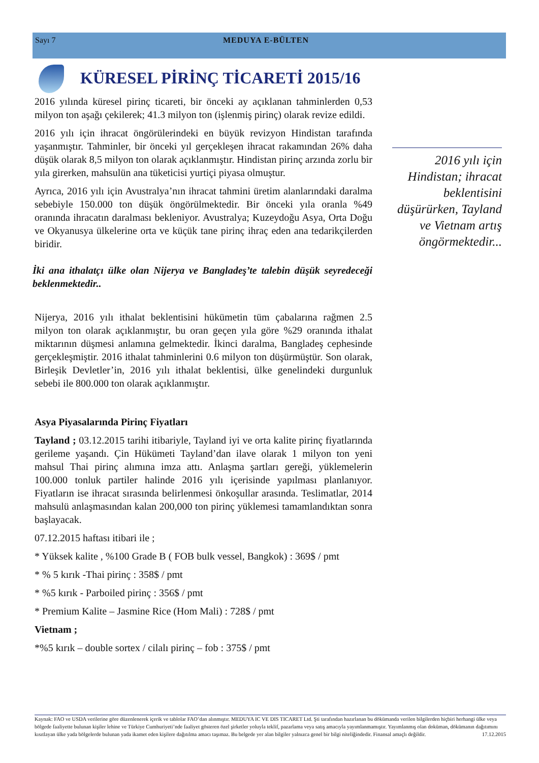Sayı 7 MEDUYA E-BÜLTEN
KÜRESEL PİRİNÇ TİCARETİ 2015/16
2016 yılında küresel pirinç ticareti, bir önceki ay açıklanan tahminlerden 0,53 milyon ton aşağı çekilerek; 41.3 milyon ton (işlenmiş pirinç) olarak revize edildi.
2016 yılı için ihracat öngörülerindeki en büyük revizyon Hindistan tarafında yaşanmıştır. Tahminler, bir önceki yıl gerçekleşen ihracat rakamından 26% daha düşük olarak 8,5 milyon ton olarak açıklanmıştır. Hindistan pirinç arzında zorlu bir yıla girerken, mahsulün ana tüketicisi yurtiçi piyasa olmuştur.
Ayrıca, 2016 yılı için Avustralya’nın ihracat tahmini üretim alanlarındaki daralma sebebiyle 150.000 ton düşük öngörülmektedir. Bir önceki yıla oranla %49 oranında ihracatın daralması bekleniyor. Avustralya; Kuzeydoğu Asya, Orta Doğu ve Okyanusya ülkelerine orta ve küçük tane pirinç ihraç eden ana tedarikçilerden biridir.
İki ana ithalatçı ülke olan Nijerya ve Bangladeş’te talebin düşük seyredeceği beklenmektedir..
Nijerya, 2016 yılı ithalat beklentisini hükümetin tüm çabalarına rağmen 2.5 milyon ton olarak açıklanmıştır, bu oran geçen yıla göre %29 oranında ithalat miktarının düşmesi anlamına gelmektedir. İkinci daralma, Bangladeş cephesinde gerçekleşmiştir. 2016 ithalat tahminlerini 0.6 milyon ton düşürmüştür. Son olarak, Birleşik Devletler’in, 2016 yılı ithalat beklentisi, ülke genelindeki durgunluk sebebi ile 800.000 ton olarak açıklanmıştır.
Asya Piyasalarında Pirinç Fiyatları
Tayland ; 03.12.2015 tarihi itibariyle, Tayland iyi ve orta kalite pirinç fiyatlarında gerileme yaşandı. Çin Hükümeti Tayland’dan ilave olarak 1 milyon ton yeni mahsul Thai pirinç alımına imza attı. Anlaşma şartları gereği, yüklemelerin 100.000 tonluk partiler halinde 2016 yılı içerisinde yapılması planlanıyor. Fiyatların ise ihracat sırasında belirlenmesi önkoşullar arasında. Teslimatlar, 2014 mahsulü anlaşmasından kalan 200,000 ton pirinç yüklemesi tamamlandıktan sonra başlayacak.
07.12.2015 haftası itibari ile ;
* Yüksek kalite , %100 Grade B ( FOB bulk vessel, Bangkok) : 369$ / pmt
* % 5 kırık -Thai pirinç : 358$ / pmt
* %5 kırık - Parboiled pirinç : 356$ / pmt
* Premium Kalite – Jasmine Rice (Hom Mali) : 728$ / pmt
Vietnam ;
*%5 kırık – double sortex / cilalı pirinç – fob : 375$ / pmt
2016 yılı için Hindistan; ihracat beklentisini düşürürken, Tayland ve Vietnam artış öngörmektedir...
Kaynak: FAO ve USDA verilerine göre düzenlenerek içerik ve tablolar FAO’dan alınmıştır. MEDUYA IC VE DIS TICARET Ltd. Şti tarafından hazırlanan bu dökümanda verilen bilgilerden hiçbiri herhangi ülke veya bölgede faaliyette bulunan kişiler lehine ve Türkiye Cumhuriyeti’nde faaliyet gösteren özel şirketler yoluyla teklif, pazarlama veya satış amacıyla yayımlanmamıştır. Yayımlanmış olan doküman, dökümanın dağıtımını kısıtlayan ülke yada bölgelerde bulunan yada ikamet eden kişilere dağıtılma amacı taşımaz. Bu belgede yer alan bilgiler yalnızca genel bir bilgi niteliğindedir. Finansal amaçlı değildir. 17.12.2015